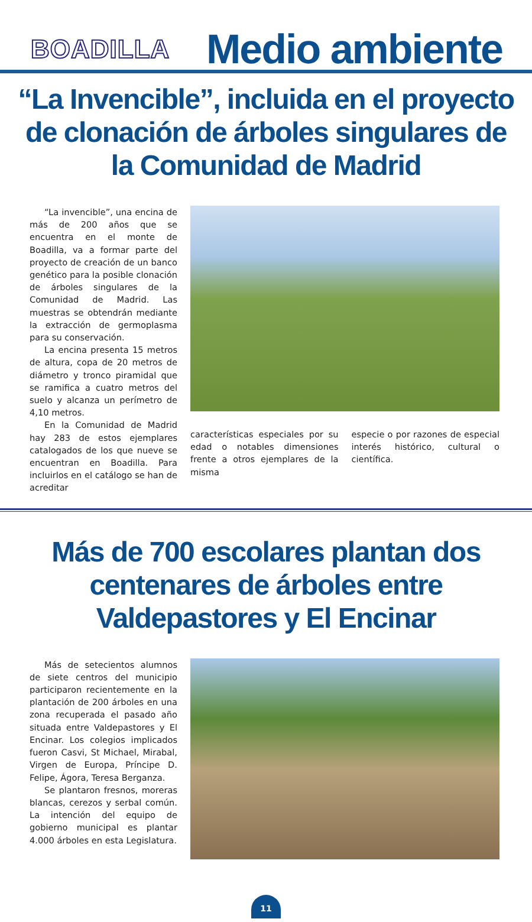BOADILLA
Medio ambiente
“La Invencible”, incluida en el proyecto de clonación de árboles singulares de la Comunidad de Madrid
“La invencible”, una encina de más de 200 años que se encuentra en el monte de Boadilla, va a formar parte del proyecto de creación de un banco genético para la posible clonación de árboles singulares de la Comunidad de Madrid. Las muestras se obtendrán mediante la extracción de germoplasma para su conservación.
La encina presenta 15 metros de altura, copa de 20 metros de diámetro y tronco piramidal que se ramifica a cuatro metros del suelo y alcanza un perímetro de 4,10 metros.
En la Comunidad de Madrid hay 283 de estos ejemplares catalogados de los que nueve se encuentran en Boadilla. Para incluirlos en el catálogo se han de acreditar
características especiales por su edad o notables dimensiones frente a otros ejemplares de la misma
especie o por razones de especial interés histórico, cultural o científica.
Más de 700 escolares plantan dos centenares de árboles entre Valdepastores y El Encinar
Más de setecientos alumnos de siete centros del municipio participaron recientemente en la plantación de 200 árboles en una zona recuperada el pasado año situada entre Valdepastores y El Encinar. Los colegios implicados fueron Casvi, St Michael, Mirabal, Virgen de Europa, Príncipe D. Felipe, Ágora, Teresa Berganza.
Se plantaron fresnos, moreras blancas, cerezos y serbal común. La intención del equipo de gobierno municipal es plantar 4.000 árboles en esta Legislatura.
11